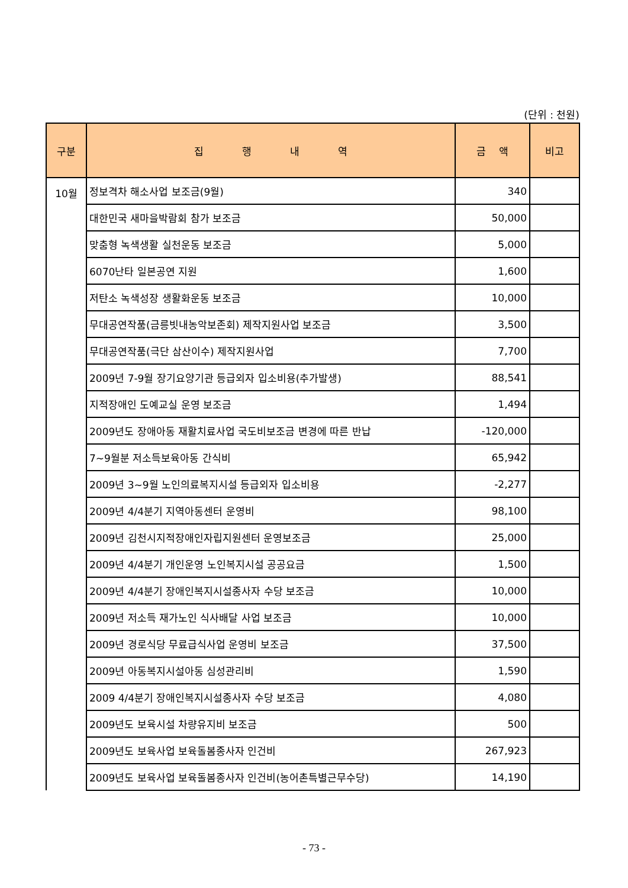(단위 : 천원)
| 구분 | 집 행 내 역 | 금 액 | 비고 |
| --- | --- | --- | --- |
| 10월 | 정보격차 해소사업 보조금(9월) | 340 | |
| | 대한민국 새마을박람회 참가 보조금 | 50,000 | |
| | 맞춤형 녹색생활 실천운동 보조금 | 5,000 | |
| | 6070난타 일본공연 지원 | 1,600 | |
| | 저탄소 녹색성장 생활화운동 보조금 | 10,000 | |
| | 무대공연작품(금릉빗내농악보존회) 제작지원사업 보조금 | 3,500 | |
| | 무대공연작품(극단 삼산이수) 제작지원사업 | 7,700 | |
| | 2009년 7-9월 장기요양기관 등급외자 입소비용(추가발생) | 88,541 | |
| | 지적장애인 도예교실 운영 보조금 | 1,494 | |
| | 2009년도 장애아동 재활치료사업 국도비보조금 변경에 따른 반납 | -120,000 | |
| | 7~9월분 저소득보육아동 간식비 | 65,942 | |
| | 2009년 3~9월 노인의료복지시설 등급외자 입소비용 | -2,277 | |
| | 2009년 4/4분기 지역아동센터 운영비 | 98,100 | |
| | 2009년 김천시지적장애인자립지원센터 운영보조금 | 25,000 | |
| | 2009년 4/4분기 개인운영 노인복지시설 공공요금 | 1,500 | |
| | 2009년 4/4분기 장애인복지시설종사자 수당 보조금 | 10,000 | |
| | 2009년 저소득 재가노인 식사배달 사업 보조금 | 10,000 | |
| | 2009년 경로식당 무료급식사업 운영비 보조금 | 37,500 | |
| | 2009년 아동복지시설아동 심성관리비 | 1,590 | |
| | 2009 4/4분기 장애인복지시설종사자 수당 보조금 | 4,080 | |
| | 2009년도 보육시설 차량유지비 보조금 | 500 | |
| | 2009년도 보육사업 보육돌봄종사자 인건비 | 267,923 | |
| | 2009년도 보육사업 보육돌봄종사자 인건비(농어촌특별근무수당) | 14,190 | |
- 73 -